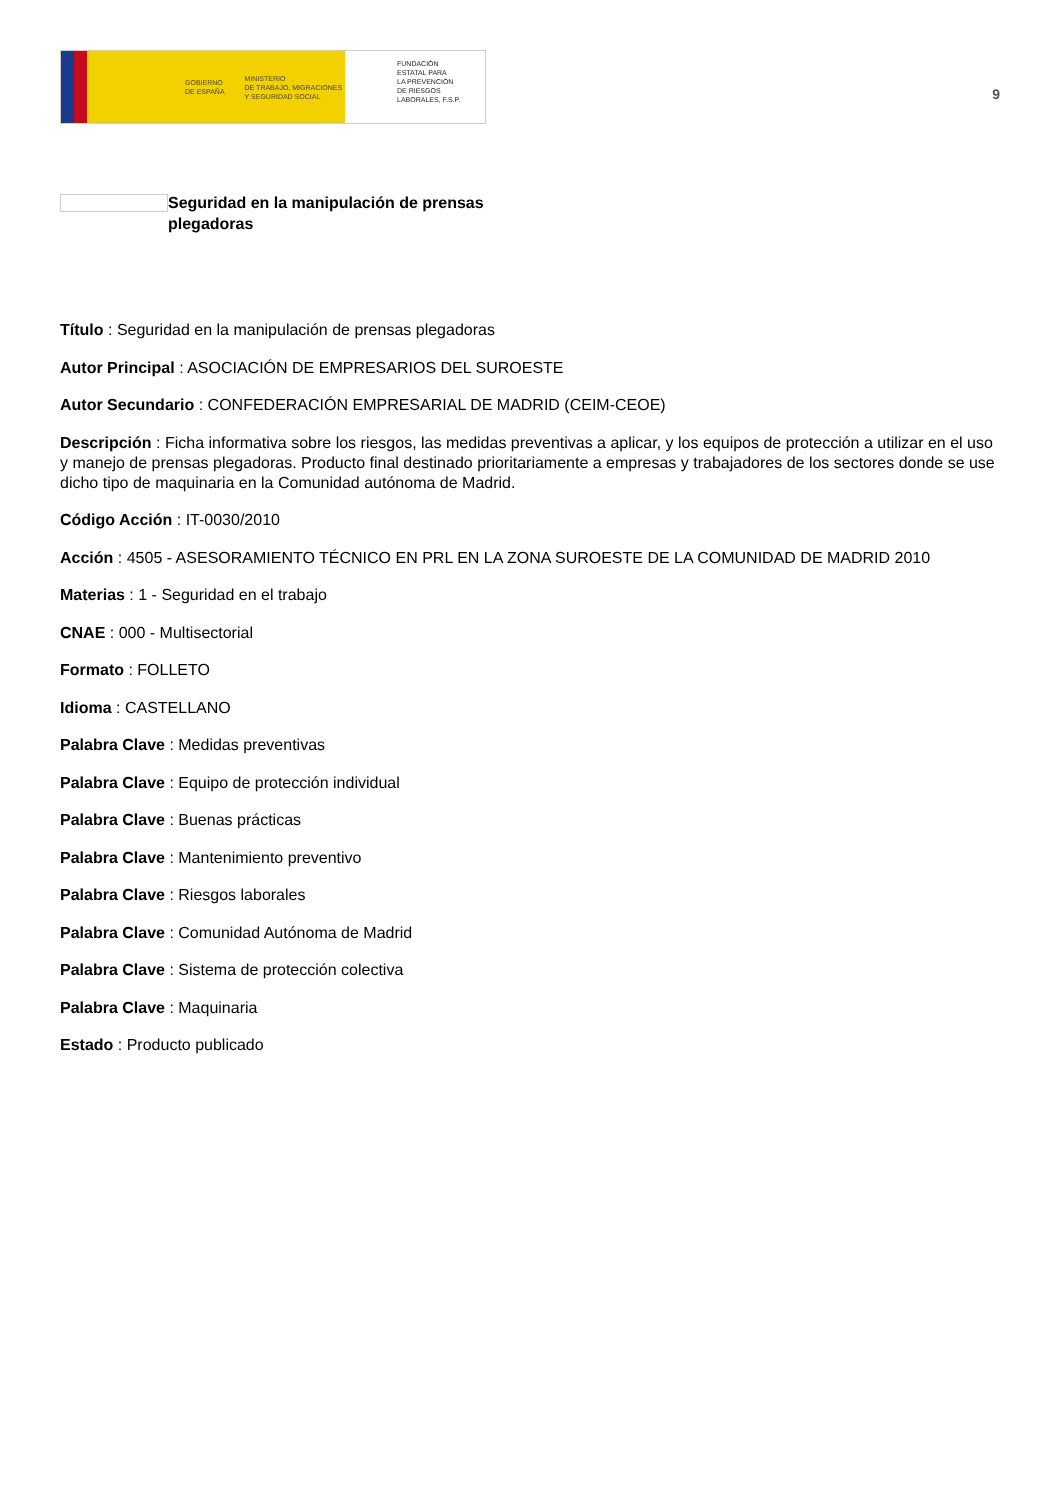GOBIERNO
DE ESPAÑA
MINISTERIO
DE TRABAJO, MIGRACIONES
Y SEGURIDAD SOCIAL
FUNDACIÓN
ESTATAL PARA
LA PREVENCIÓN
DE RIESGOS
LABORALES, F.S.P.
9
Seguridad en la manipulación de prensas plegadoras
Título : Seguridad en la manipulación de prensas plegadoras
Autor Principal : ASOCIACIÓN DE EMPRESARIOS DEL SUROESTE
Autor Secundario : CONFEDERACIÓN EMPRESARIAL DE MADRID (CEIM-CEOE)
Descripción : Ficha informativa sobre los riesgos, las medidas preventivas a aplicar, y los equipos de protección a utilizar en el uso y manejo de prensas plegadoras. Producto final destinado prioritariamente a empresas y trabajadores de los sectores donde se use dicho tipo de maquinaria en la Comunidad autónoma de Madrid.
Código Acción : IT-0030/2010
Acción : 4505 - ASESORAMIENTO TÉCNICO EN PRL EN LA ZONA SUROESTE DE LA COMUNIDAD DE MADRID 2010
Materias : 1 - Seguridad en el trabajo
CNAE : 000 - Multisectorial
Formato : FOLLETO
Idioma : CASTELLANO
Palabra Clave : Medidas preventivas
Palabra Clave : Equipo de protección individual
Palabra Clave : Buenas prácticas
Palabra Clave : Mantenimiento preventivo
Palabra Clave : Riesgos laborales
Palabra Clave : Comunidad Autónoma de Madrid
Palabra Clave : Sistema de protección colectiva
Palabra Clave : Maquinaria
Estado : Producto publicado